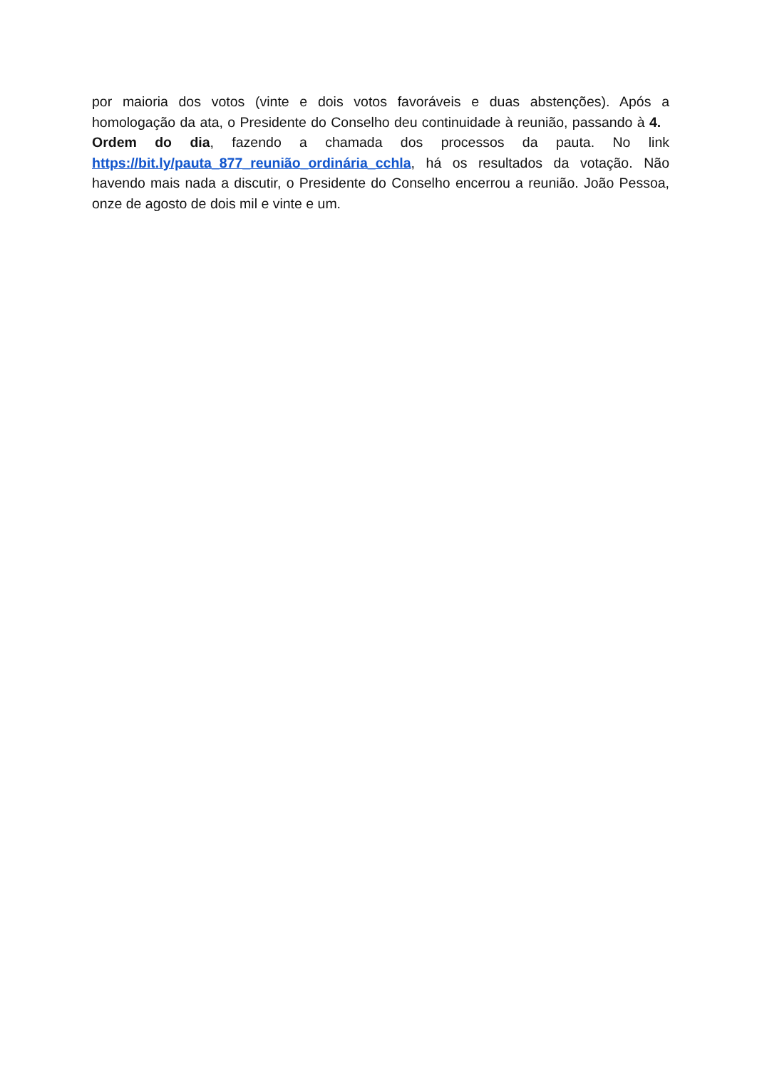por maioria dos votos (vinte e dois votos favoráveis e duas abstenções). Após a homologação da ata, o Presidente do Conselho deu continuidade à reunião, passando à 4. Ordem do dia, fazendo a chamada dos processos da pauta. No link https://bit.ly/pauta_877_reunião_ordinária_cchla, há os resultados da votação. Não havendo mais nada a discutir, o Presidente do Conselho encerrou a reunião. João Pessoa, onze de agosto de dois mil e vinte e um.